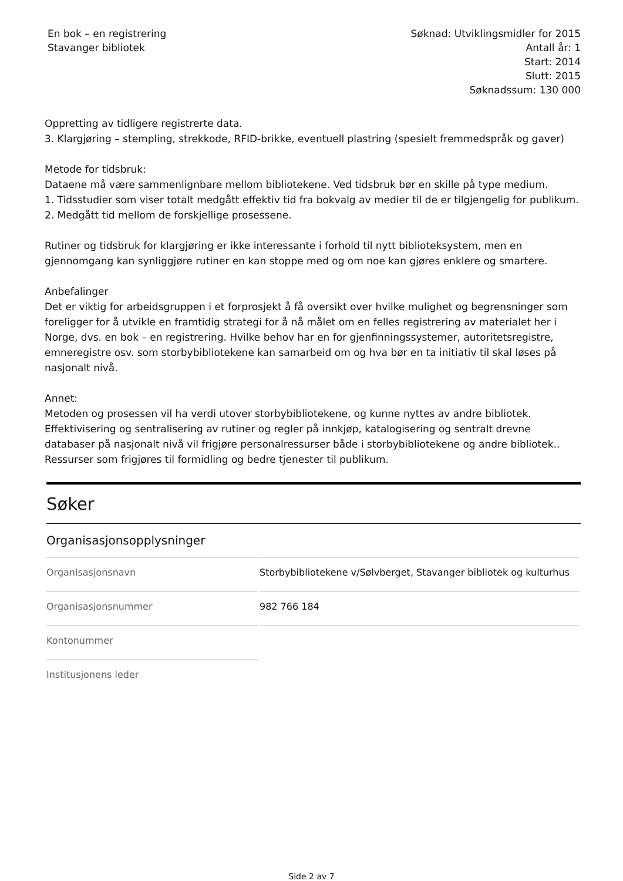En bok – en registrering
Stavanger bibliotek
Søknad: Utviklingsmidler for 2015
Antall år: 1
Start: 2014
Slutt: 2015
Søknadssum: 130 000
Oppretting av tidligere registrerte data.
3. Klargjøring – stempling, strekkode, RFID-brikke, eventuell plastring (spesielt fremmedspråk og gaver)
Metode for tidsbruk:
Dataene må være sammenlignbare mellom bibliotekene. Ved tidsbruk bør en skille på type medium.
1. Tidsstudier som viser totalt medgått effektiv tid fra bokvalg av medier til de er tilgjengelig for publikum.
2. Medgått tid mellom de forskjellige prosessene.
Rutiner og tidsbruk for klargjøring er ikke interessante i forhold til nytt biblioteksystem, men en gjennomgang kan synliggjøre rutiner en kan stoppe med og om noe kan gjøres enklere og smartere.
Anbefalinger
Det er viktig for arbeidsgruppen i et forprosjekt å få oversikt over hvilke mulighet og begrensninger som foreligger for å utvikle en framtidig strategi for å nå målet om en felles registrering av materialet her i Norge, dvs. en bok – en registrering. Hvilke behov har en for gjenfinningssystemer, autoritetsregistre, emneregistre osv. som storbybibliotekene kan samarbeid om og hva bør en ta initiativ til skal løses på nasjonalt nivå.
Annet:
Metoden og prosessen vil ha verdi utover storbybibliotekene, og kunne nyttes av andre bibliotek. Effektivisering og sentralisering av rutiner og regler på innkjøp, katalogisering og sentralt drevne databaser på nasjonalt nivå vil frigjøre personalressurser både i storbybibliotekene og andre bibliotek.. Ressurser som frigjøres til formidling og bedre tjenester til publikum.
Søker
Organisasjonsopplysninger
| Organisasjonsnavn | Storbybibliotekene v/Sølvberget, Stavanger bibliotek og kulturhus |
| Organisasjonsnummer | 982 766 184 |
| Kontonummer | |
| Institusjonens leder | |
Side 2 av 7